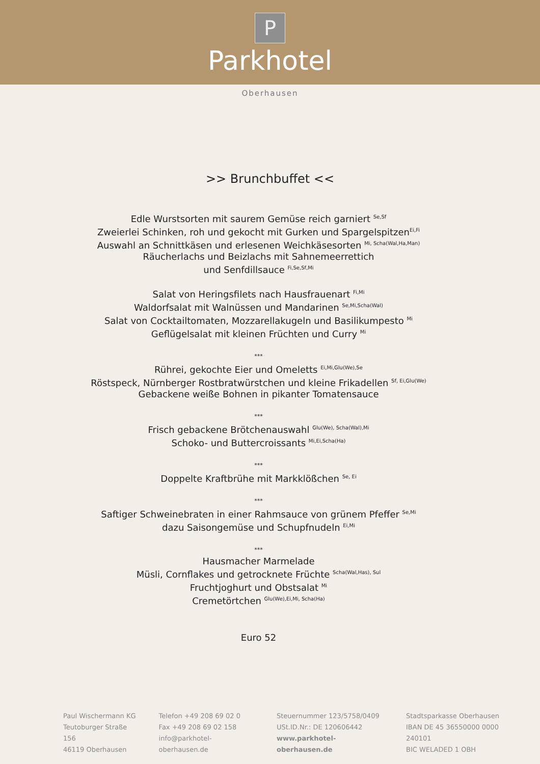P
Parkhotel
Oberhausen
>> Brunchbuffet <<
Edle Wurstsorten mit saurem Gemüse reich garniert <sup>Se,Sf</sup>
Zweierlei Schinken, roh und gekocht mit Gurken und Spargelspitzen<sup>Ei,Fi</sup>
Auswahl an Schnittkäsen und erlesenen Weichkäsesorten <sup>Mi, Scha(Wal,Ha,Man)</sup>
Räucherlachs und Beizlachs mit Sahnemeerrettich
und Senfdillsauce <sup>Fi,Se,Sf,Mi</sup>
Salat von Heringsfilets nach Hausfrauenart <sup>Fi,Mi</sup>
Waldorfsalat mit Walnüssen und Mandarinen <sup>Se,Mi,Scha(Wal)</sup>
Salat von Cocktailtomaten, Mozzarellakugeln und Basilikumpesto <sup>Mi</sup>
Geflügelsalat mit kleinen Früchten und Curry <sup>Mi</sup>
***
Rührei, gekochte Eier und Omeletts <sup>Ei,Mi,Glu(We),Se</sup>
Röstspeck, Nürnberger Rostbratwürstchen und kleine Frikadellen <sup>Sf, Ei,Glu(We)</sup>
Gebackene weiße Bohnen in pikanter Tomatensauce
***
Frisch gebackene Brötchenauswahl <sup>Glu(We), Scha(Wal),Mi</sup>
Schoko- und Buttercroissants <sup>Mi,Ei,Scha(Ha)</sup>
***
Doppelte Kraftbrühe mit Markklößchen <sup>Se, Ei</sup>
***
Saftiger Schweinebraten in einer Rahmsauce von grünem Pfeffer <sup>Se,Mi</sup>
dazu Saisongemüse und Schupfnudeln <sup>Ei,Mi</sup>
***
Hausmacher Marmelade
Müsli, Cornflakes und getrocknete Früchte <sup>Scha(Wal,Has), Sul</sup>
Fruchtjoghurt und Obstsalat <sup>Mi</sup>
Cremetörtchen <sup>Glu(We),Ei,Mi, Scha(Ha)</sup>
Euro 52
Paul Wischermann KG
Teutoburger Straße 156
46119 Oberhausen
Telefon +49 208 69 02 0
Fax +49 208 69 02 158
info@parkhotel-oberhausen.de
Steuernummer 123/5758/0409
USt.ID.Nr.: DE 120606442
www.parkhotel-oberhausen.de
Stadtsparkasse Oberhausen
IBAN DE 45 36550000 0000 240101
BIC WELADED 1 OBH